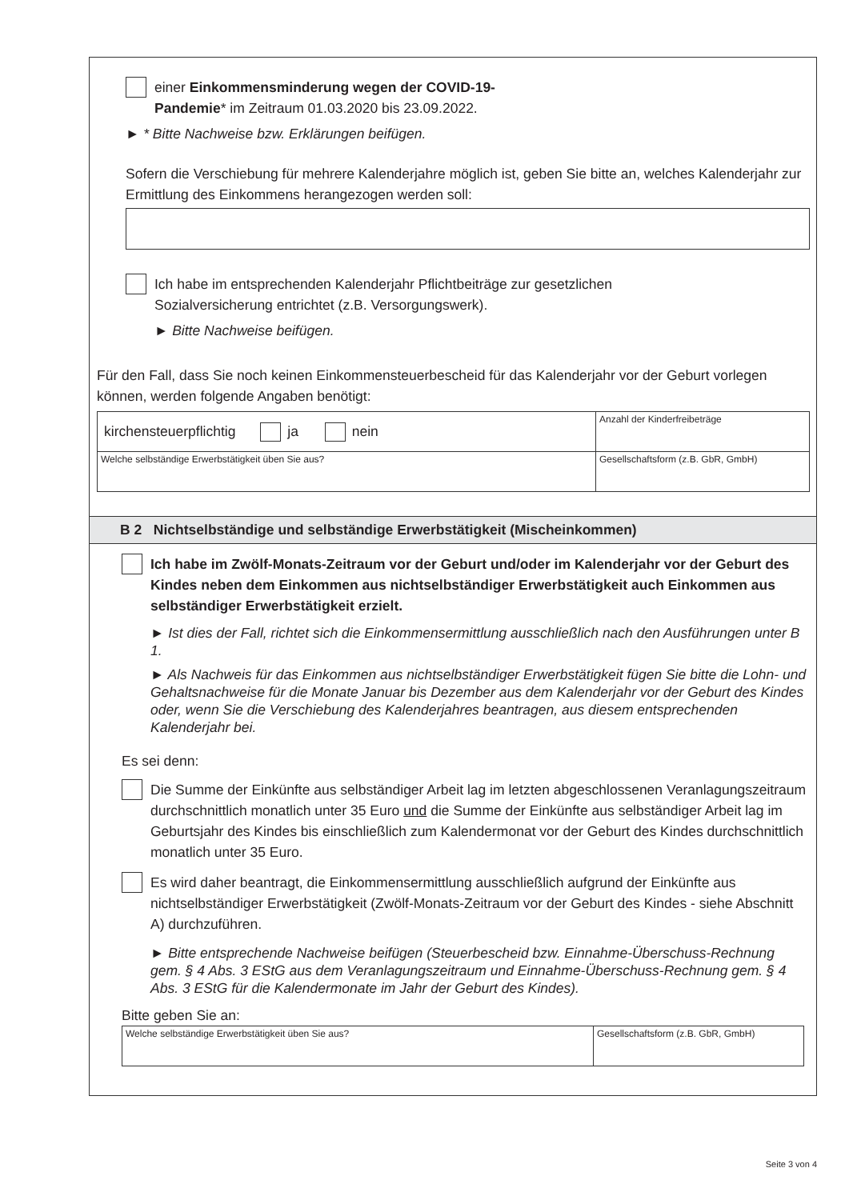einer Einkommensminderung wegen der COVID-19-
Pandemie* im Zeitraum 01.03.2020 bis 23.09.2022.
► * Bitte Nachweise bzw. Erklärungen beifügen.
Sofern die Verschiebung für mehrere Kalenderjahre möglich ist, geben Sie bitte an, welches Kalenderjahr zur Ermittlung des Einkommens herangezogen werden soll:
Ich habe im entsprechenden Kalenderjahr Pflichtbeiträge zur gesetzlichen
Sozialversicherung entrichtet (z.B. Versorgungswerk).
► Bitte Nachweise beifügen.
Für den Fall, dass Sie noch keinen Einkommensteuerbescheid für das Kalenderjahr vor der Geburt vorlegen können, werden folgende Angaben benötigt:
| kirchensteuerpflichtig ja nein | Anzahl der Kinderfreibeträge |
| Welche selbständige Erwerbstätigkeit üben Sie aus? | Gesellschaftsform (z.B. GbR, GmbH) |
B 2 Nichtselbständige und selbständige Erwerbstätigkeit (Mischeinkommen)
Ich habe im Zwölf-Monats-Zeitraum vor der Geburt und/oder im Kalenderjahr vor der Geburt des Kindes neben dem Einkommen aus nichtselbständiger Erwerbstätigkeit auch Einkommen aus selbständiger Erwerbstätigkeit erzielt.
► Ist dies der Fall, richtet sich die Einkommensermittlung ausschließlich nach den Ausführungen unter B 1.
► Als Nachweis für das Einkommen aus nichtselbständiger Erwerbstätigkeit fügen Sie bitte die Lohn- und Gehaltsnachweise für die Monate Januar bis Dezember aus dem Kalenderjahr vor der Geburt des Kindes oder, wenn Sie die Verschiebung des Kalenderjahres beantragen, aus diesem entsprechenden Kalenderjahr bei.
Es sei denn:
Die Summe der Einkünfte aus selbständiger Arbeit lag im letzten abgeschlossenen Veranlagungszeitraum durchschnittlich monatlich unter 35 Euro und die Summe der Einkünfte aus selbständiger Arbeit lag im Geburtsjahr des Kindes bis einschließlich zum Kalendermonat vor der Geburt des Kindes durchschnittlich monatlich unter 35 Euro.
Es wird daher beantragt, die Einkommensermittlung ausschließlich aufgrund der Einkünfte aus nichtselbständiger Erwerbstätigkeit (Zwölf-Monats-Zeitraum vor der Geburt des Kindes - siehe Abschnitt A) durchzuführen.
► Bitte entsprechende Nachweise beifügen (Steuerbescheid bzw. Einnahme-Überschuss-Rechnung gem. § 4 Abs. 3 EStG aus dem Veranlagungszeitraum und Einnahme-Überschuss-Rechnung gem. § 4 Abs. 3 EStG für die Kalendermonate im Jahr der Geburt des Kindes).
Bitte geben Sie an:
| Welche selbständige Erwerbstätigkeit üben Sie aus? | Gesellschaftsform (z.B. GbR, GmbH) |
Seite 3 von 4